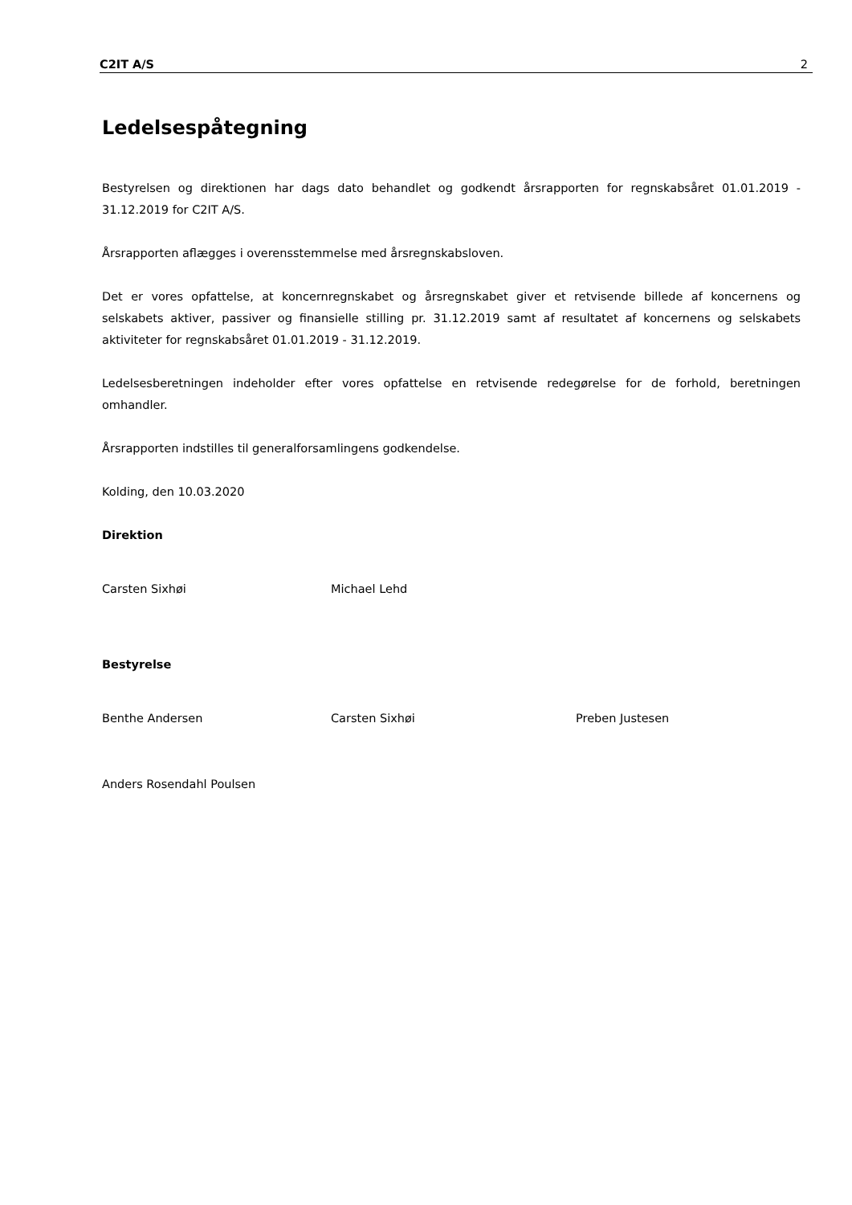C2IT A/S 2
Ledelsespåtegning
Bestyrelsen og direktionen har dags dato behandlet og godkendt årsrapporten for regnskabsåret 01.01.2019 - 31.12.2019 for C2IT A/S.
Årsrapporten aflægges i overensstemmelse med årsregnskabsloven.
Det er vores opfattelse, at koncernregnskabet og årsregnskabet giver et retvisende billede af koncernens og selskabets aktiver, passiver og finansielle stilling pr. 31.12.2019 samt af resultatet af koncernens og selskabets aktiviteter for regnskabsåret 01.01.2019 - 31.12.2019.
Ledelsesberetningen indeholder efter vores opfattelse en retvisende redegørelse for de forhold, beretningen omhandler.
Årsrapporten indstilles til generalforsamlingens godkendelse.
Kolding, den 10.03.2020
Direktion
Carsten Sixhøi Michael Lehd
Bestyrelse
Benthe Andersen Carsten Sixhøi Preben Justesen
Anders Rosendahl Poulsen